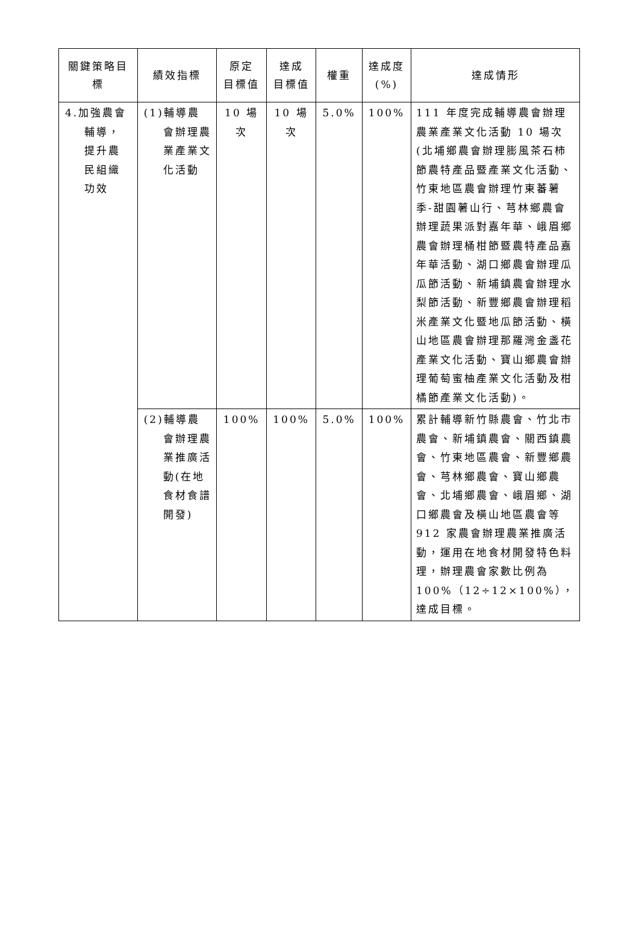| 關鍵策略目標 | 績效指標 | 原定 目標值 | 達成 目標值 | 權重 | 達成度 (%) | 達成情形 |
| --- | --- | --- | --- | --- | --- | --- |
| 4.加強農會輔導，提升農民組織功效 | (1)輔導農會辦理農業產業文化活動 | 10 場次 | 10 場次 | 5.0% | 100% | 111 年度完成輔導農會辦理農業產業文化活動 10 場次(北埔鄉農會辦理膨風茶石柿節農特產品暨產業文化活動、竹東地區農會辦理竹東蕃薯季-甜園薯山行、芎林鄉農會辦理蔬果派對嘉年華、峨眉鄉農會辦理桶柑節暨農特產品嘉年華活動、湖口鄉農會辦理瓜瓜節活動、新埔鎮農會辦理水梨節活動、新豐鄉農會辦理稻米產業文化暨地瓜節活動、橫山地區農會辦理那羅灣金盞花產業文化活動、寶山鄉農會辦理葡萄蜜柚產業文化活動及柑橘節產業文化活動)。 |
| | (2)輔導農會辦理農業推廣活動(在地食材食譜開發) | 100% | 100% | 5.0% | 100% | 累計輔導新竹縣農會、竹北市農會、新埔鎮農會、關西鎮農會、竹東地區農會、新豐鄉農會、芎林鄉農會、寶山鄉農會、北埔鄉農會、峨眉鄉、湖口鄉農會及橫山地區農會等 912 家農會辦理農業推廣活動，運用在地食材開發特色料理，辦理農會家數比例為 100%（12÷12×100%），達成目標。 |